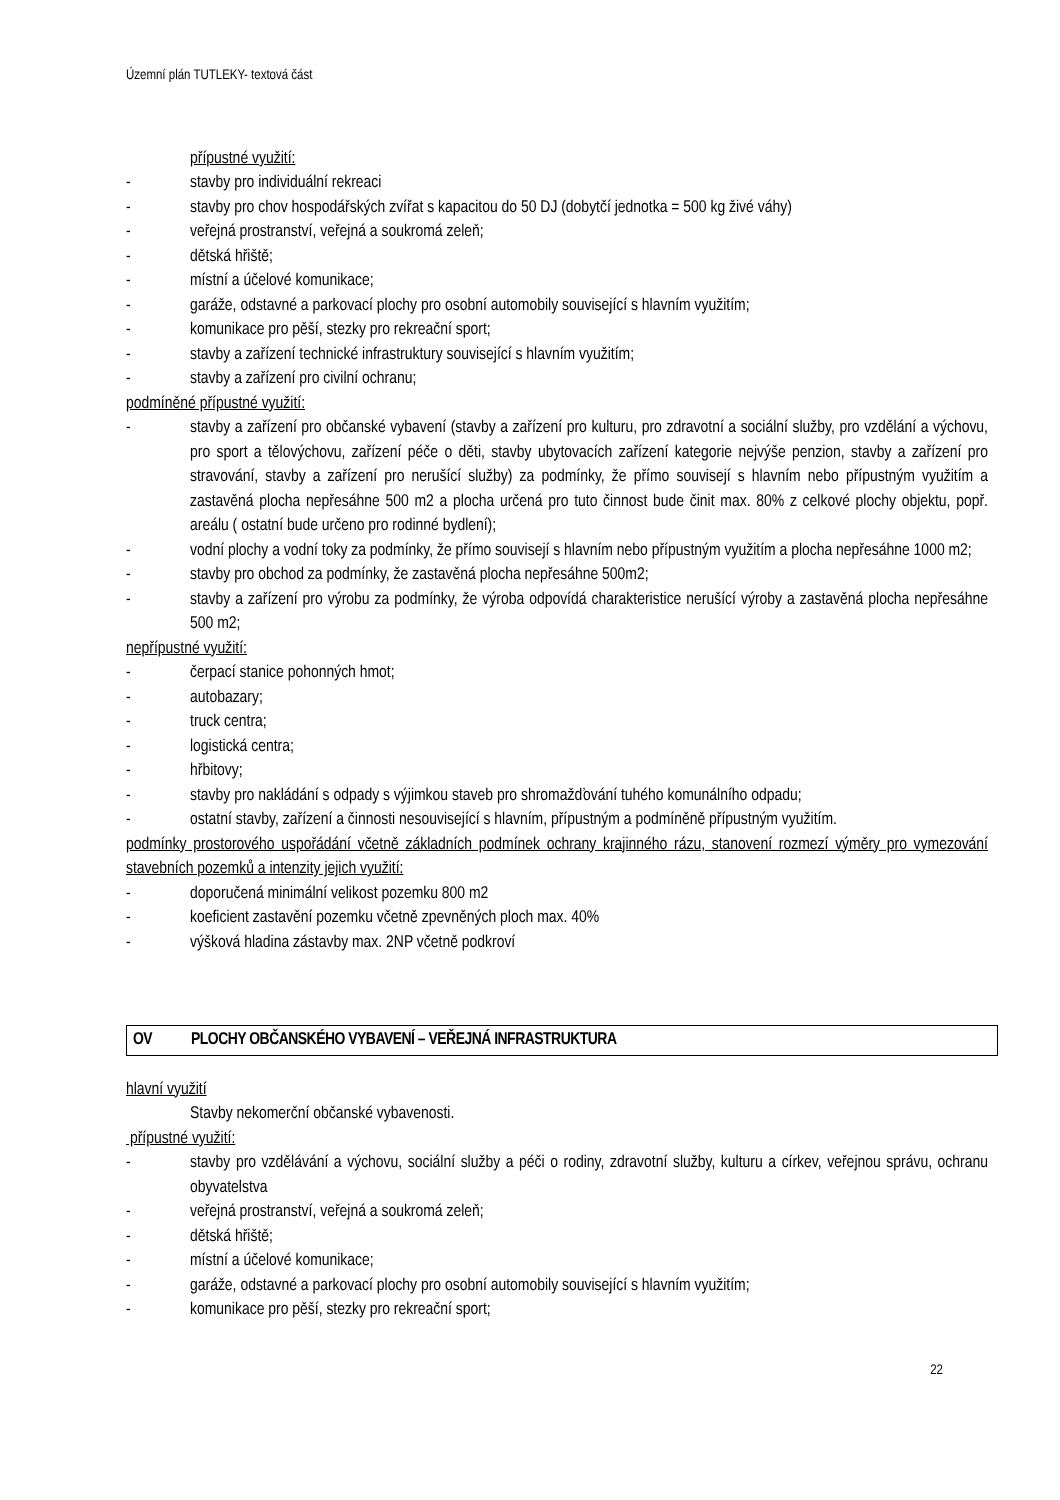Územní plán TUTLEKY- textová část
přípustné využití:
- stavby pro individuální rekreaci
- stavby pro chov hospodářských zvířat s kapacitou do 50 DJ (dobytčí jednotka = 500 kg živé váhy)
- veřejná prostranství, veřejná a soukromá zeleň;
- dětská hřiště;
- místní a účelové komunikace;
- garáže, odstavné a parkovací plochy pro osobní automobily související s hlavním využitím;
- komunikace pro pěší, stezky pro rekreační sport;
- stavby a zařízení technické infrastruktury související s hlavním využitím;
- stavby a zařízení pro civilní ochranu;
podmíněné přípustné využití:
- stavby a zařízení pro občanské vybavení (stavby a zařízení pro kulturu, pro zdravotní a sociální služby, pro vzdělání a výchovu, pro sport a tělovýchovu, zařízení péče o děti, stavby ubytovacích zařízení kategorie nejvýše penzion, stavby a zařízení pro stravování, stavby a zařízení pro nerušící služby) za podmínky, že přímo souvisejí s hlavním nebo přípustným využitím a zastavěná plocha nepřesáhne 500 m2 a plocha určená pro tuto činnost bude činit max. 80% z celkové plochy objektu, popř. areálu ( ostatní bude určeno pro rodinné bydlení);
- vodní plochy a vodní toky za podmínky, že přímo souvisejí s hlavním nebo přípustným využitím a plocha nepřesáhne 1000 m2;
- stavby pro obchod za podmínky, že zastavěná plocha nepřesáhne 500m2;
- stavby a zařízení pro výrobu za podmínky, že výroba odpovídá charakteristice nerušící výroby a zastavěná plocha nepřesáhne 500 m2;
nepřípustné využití:
- čerpací stanice pohonných hmot;
- autobazary;
- truck centra;
- logistická centra;
- hřbitovy;
- stavby pro nakládání s odpady s výjimkou staveb pro shromažďování tuhého komunálního odpadu;
- ostatní stavby, zařízení a činnosti nesouvisející s hlavním, přípustným a podmíněně přípustným využitím.
podmínky prostorového uspořádání včetně základních podmínek ochrany krajinného rázu, stanovení rozmezí výměry pro vymezování stavebních pozemků a intenzity jejich využití:
- doporučená minimální velikost pozemku 800 m2
- koeficient zastavění pozemku včetně zpevněných ploch max. 40%
- výšková hladina zástavby max. 2NP včetně podkroví
OV PLOCHY OBČANSKÉHO VYBAVENÍ – VEŘEJNÁ INFRASTRUKTURA
hlavní využití
Stavby nekomerční občanské vybavenosti.
přípustné využití:
- stavby pro vzdělávání a výchovu, sociální služby a péči o rodiny, zdravotní služby, kulturu a církev, veřejnou správu, ochranu obyvatelstva
- veřejná prostranství, veřejná a soukromá zeleň;
- dětská hřiště;
- místní a účelové komunikace;
- garáže, odstavné a parkovací plochy pro osobní automobily související s hlavním využitím;
- komunikace pro pěší, stezky pro rekreační sport;
22